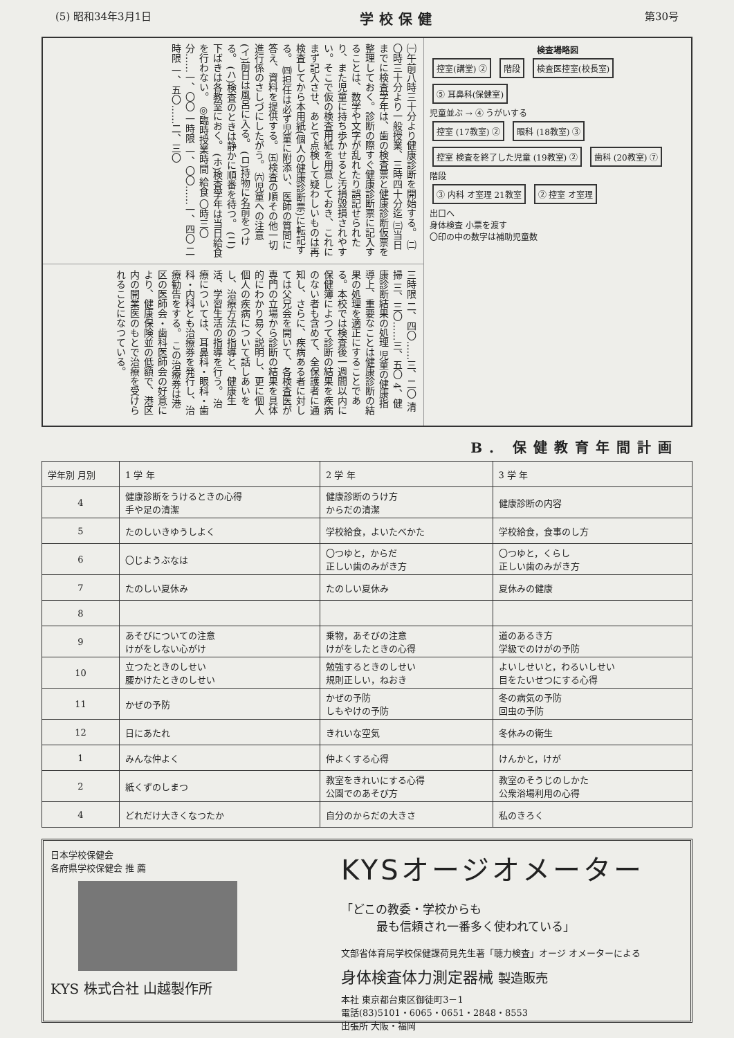(5) 昭和34年3月1日 学校保健 第30号
㈠午前八時三十分より健康診断を開始する。 ㈡〇時三十分より一般授業、三時四十分迄 ㈢当日までに検査学年は、歯の検査票と健康診断仮票を整理しておく。診断の際すぐ健康診断票に記入することは、数学や文字が乱れたり誤記せられたり、また児童に持ち歩かせると汚損毀損されやすい。そこで仮の検査用紙を用意しておき、これにまず記入させ、あとで点検して疑わしいものは再検査してから本用紙(個人の健康診断票)に転記する。 ㈣担任は必ず児童に附添い、医師の質問に答え、資料を提供する。 ㈤検査の順その他一切進行係のさしづにしたがう。 ㈥児童への注意 (イ)前日は風呂に入る。 (ロ)持物に名前をつける。 (ハ)検査のときは静かに順番を待つ。 (ニ)下ばきは各教室におく。 (ホ)検査学年は当日給食を行わない。 ◎臨時授業時間 給食 〇時三〇分……一、〇〇 一時限 一、〇〇……一、四〇 二時限 一、五〇……二、三〇
三時限 二、四〇……三、二〇 清掃 三、三〇……三、五〇 4、健康診断結果の処理 児童の健康指導上、重要なことは健康診断の結果の処理を適正にすることである。本校では検査後一週間以内に保健簿によつて診断の結果を疾病のない者も含めて、全保護者に通知し、さらに、疾病ある者に対しては父兄会を開いて、各検査医が専門の立場から診断の結果を具体的にわかり易く説明し、更に個人個人の疾病について話しあいをし、治療方法の指導と、健康生活、学習生活の指導を行う。 治療については、耳鼻科・眼科・歯科・内科とも治療券を発行し、治療勧告をする。 この治療券は港区の医師会・歯科医師会の好意により、健康保険並の低額で、港区内の開業医のもとで治療を受けられることになつている。
検査場略図
控室(講堂) ② 階段 検査医控室(校長室) ⑤ 耳鼻科(保健室)
児童並ぶ → ④ うがいする
控室 (17教室) ② 眼科 (18教室) ③ 控室 検査を終了した児童 (19教室) ② 歯科 (20教室) ⑦
階段
③ 内科 オ室理 21教室 ② 控室 オ室理
出口へ
身体検査 小票を渡す
〇印の中の数字は補助児童数
B. 保健教育年間計画
| 学年別 月別 | 1 学 年 | 2 学 年 | 3 学 年 |
| --- | --- | --- | --- |
| 4 | 健康診断をうけるときの心得 手や足の清潔 | 健康診断のうけ方 からだの清潔 | 健康診断の内容 |
| 5 | たのしいきゆうしよく | 学校給食，よいたべかた | 学校給食，食事のし方 |
| 6 | 〇じようぶなは | 〇つゆと，からだ 正しい歯のみがき方 | 〇つゆと，くらし 正しい歯のみがき方 |
| 7 | たのしい夏休み | たのしい夏休み | 夏休みの健康 |
| 8 | | | |
| 9 | あそびについての注意 けがをしない心がけ | 乗物，あそびの注意 けがをしたときの心得 | 道のあるき方 学級でのけがの予防 |
| 10 | 立つたときのしせい 腰かけたときのしせい | 勉強するときのしせい 規則正しい，ねおき | よいしせいと，わるいしせい 目をたいせつにする心得 |
| 11 | かぜの予防 | かぜの予防 しもやけの予防 | 冬の病気の予防 回虫の予防 |
| 12 | 日にあたれ | きれいな空気 | 冬休みの衛生 |
| 1 | みんな仲よく | 仲よくする心得 | けんかと，けが |
| 2 | 紙くずのしまつ | 教室をきれいにする心得 公園でのあそび方 | 教室のそうじのしかた 公衆浴場利用の心得 |
| 4 | どれだけ大きくなつたか | 自分のからだの大きさ | 私のきろく |
日本学校保健会
各府県学校保健会 推 薦
KYS 株式合社 山越製作所
KYSオージオメーター
「どこの教委・学校からも
   最も信頼され一番多く使われている」
文部省体育局学校保健課荷見先生著「聴力検査」オージ オメーターによる
身体検査体力測定器械 製造販売
本社 東京都台東区御徒町3－1
電話(83)5101・6065・0651・2848・8553
出張所 大阪・福岡